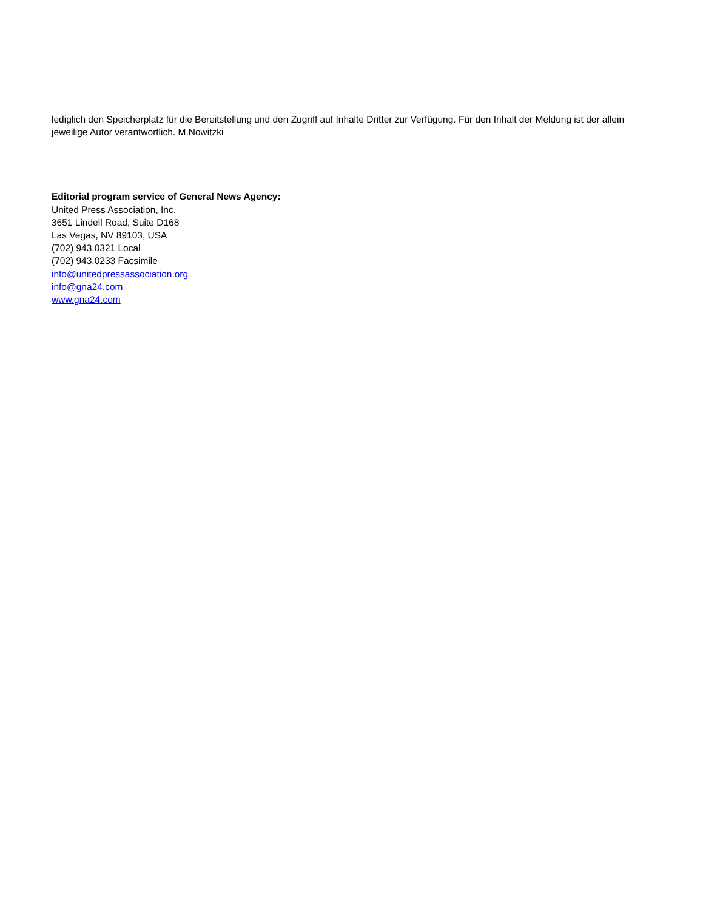lediglich den Speicherplatz für die Bereitstellung und den Zugriff auf Inhalte Dritter zur Verfügung. Für den Inhalt der Meldung ist der allein jeweilige Autor verantwortlich. M.Nowitzki
Editorial program service of General News Agency:
United Press Association, Inc.
3651 Lindell Road, Suite D168
Las Vegas, NV 89103, USA
(702) 943.0321 Local
(702) 943.0233 Facsimile
info@unitedpressassociation.org
info@gna24.com
www.gna24.com